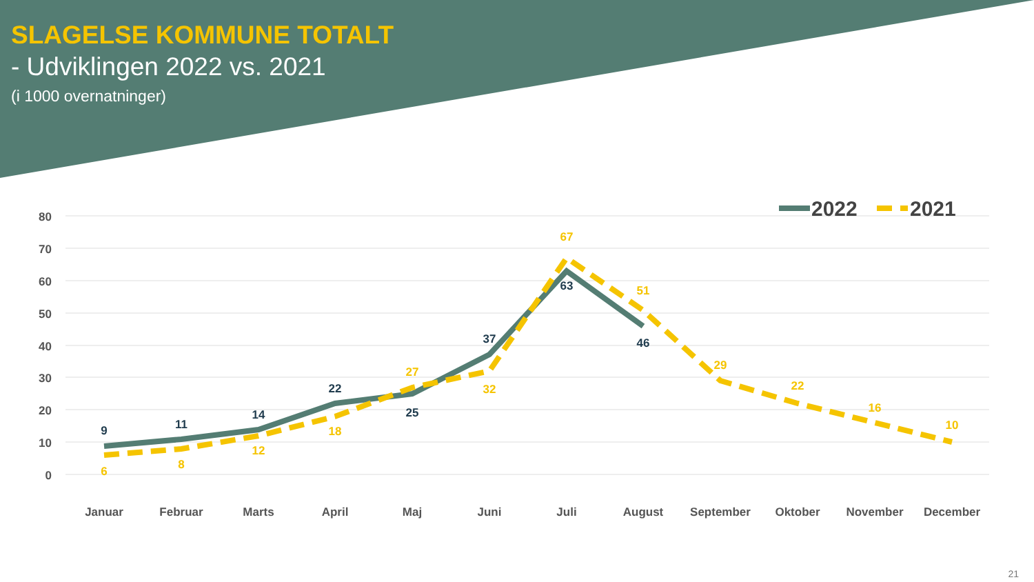SLAGELSE KOMMUNE TOTALT
- Udviklingen 2022 vs. 2021
(i 1000 overnatninger)
80
70
60
50
40
30
20
10
0
9
11
14
22
25
37
63
46
6
8
12
18
27
32
67
51
29
22
16
10
Januar
Februar
Marts
April
Maj
Juni
Juli
August
September
Oktober
November
December
2022
2021
21